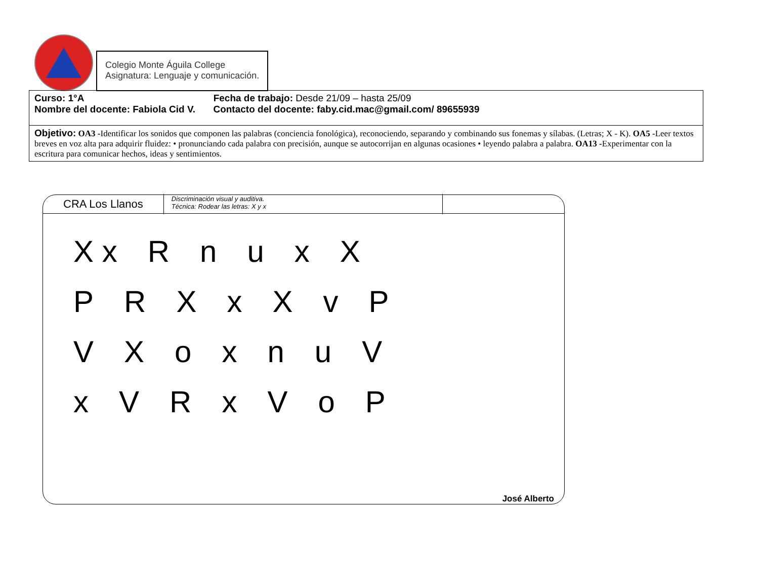Colegio Monte Águila College
Asignatura: Lenguaje y comunicación.
| Curso: 1°A Fecha de trabajo: Desde 21/09 – hasta 25/09 Nombre del docente: Fabiola Cid V. Contacto del docente: faby.cid.mac@gmail.com/ 89655939 |
| Objetivo: OA3 - Identificar los sonidos que componen las palabras (conciencia fonológica), reconociendo, separando y combinando sus fonemas y sílabas. (Letras; X - K). OA5 - Leer textos breves en voz alta para adquirir fluidez: • pronunciando cada palabra con precisión, aunque se autocorrijan en algunas ocasiones • leyendo palabra a palabra. OA13 - Experimentar con la escritura para comunicar hechos, ideas y sentimientos. |
CRA Los Llanos
Discriminación visual y auditiva.
Técnica: Rodear las letras: X y x
X x RnuxXPRXxXvPVXoxnuVxVRxVoP
José Alberto